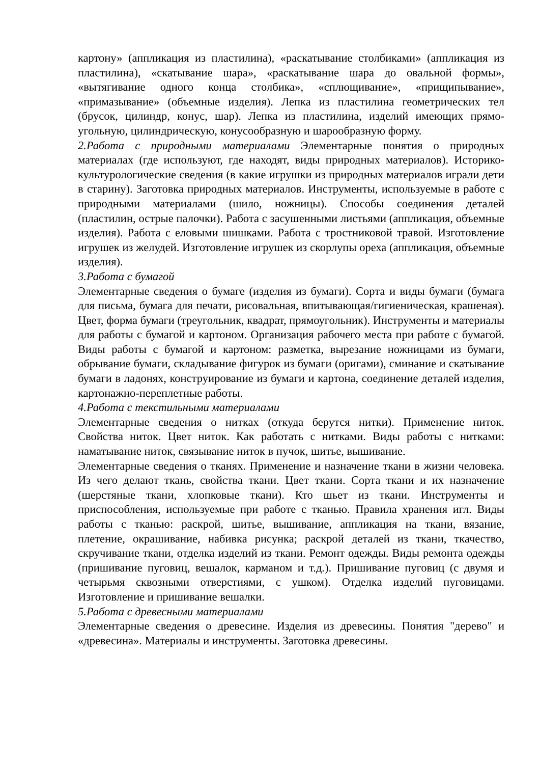картону» (аппликация из пластилина), «раскатывание столбиками» (аппликация из пластилина), «скатывание шара», «раскатывание шара до овальной формы», «вытягивание одного конца столбика», «сплющивание», «прищипывание», «примазывание» (объемные изделия). Лепка из пластилина геометрических тел (брусок, цилиндр, конус, шар). Лепка из пластилина, изделий имеющих прямо-угольную, цилиндрическую, конусообразную и шарообразную форму.
2.Работа с природными материалами Элементарные понятия о природных материалах (где используют, где находят, виды природных материалов). Историко-культурологические сведения (в какие игрушки из природных материалов играли дети в старину). Заготовка природных материалов. Инструменты, используемые в работе с природными материалами (шило, ножницы). Способы соединения деталей (пластилин, острые палочки). Работа с засушенными листьями (аппликация, объемные изделия). Работа с еловыми шишками. Работа с тростниковой травой. Изготовление игрушек из желудей. Изготовление игрушек из скорлупы ореха (аппликация, объемные изделия).
3.Работа с бумагой
Элементарные сведения о бумаге (изделия из бумаги). Сорта и виды бумаги (бумага для письма, бумага для печати, рисовальная, впитывающая/гигиеническая, крашеная). Цвет, форма бумаги (треугольник, квадрат, прямоугольник). Инструменты и материалы для работы с бумагой и картоном. Организация рабочего места при работе с бумагой. Виды работы с бумагой и картоном: разметка, вырезание ножницами из бумаги, обрывание бумаги, складывание фигурок из бумаги (оригами), сминание и скатывание бумаги в ладонях, конструирование из бумаги и картона, соединение деталей изделия, картонажно-переплетные работы.
4.Работа с текстильными материалами
Элементарные сведения о нитках (откуда берутся нитки). Применение ниток. Свойства ниток. Цвет ниток. Как работать с нитками. Виды работы с нитками: наматывание ниток, связывание ниток в пучок, шитье, вышивание.
Элементарные сведения о тканях. Применение и назначение ткани в жизни человека. Из чего делают ткань, свойства ткани. Цвет ткани. Сорта ткани и их назначение (шерстяные ткани, хлопковые ткани). Кто шьет из ткани. Инструменты и приспособления, используемые при работе с тканью. Правила хранения игл. Виды работы с тканью: раскрой, шитье, вышивание, аппликация на ткани, вязание, плетение, окрашивание, набивка рисунка; раскрой деталей из ткани, ткачество, скручивание ткани, отделка изделий из ткани. Ремонт одежды. Виды ремонта одежды (пришивание пуговиц, вешалок, карманом и т.д.). Пришивание пуговиц (с двумя и четырьмя сквозными отверстиями, с ушком). Отделка изделий пуговицами. Изготовление и пришивание вешалки.
5.Работа с древесными материалами
Элементарные сведения о древесине. Изделия из древесины. Понятия "дерево" и «древесина». Материалы и инструменты. Заготовка древесины.